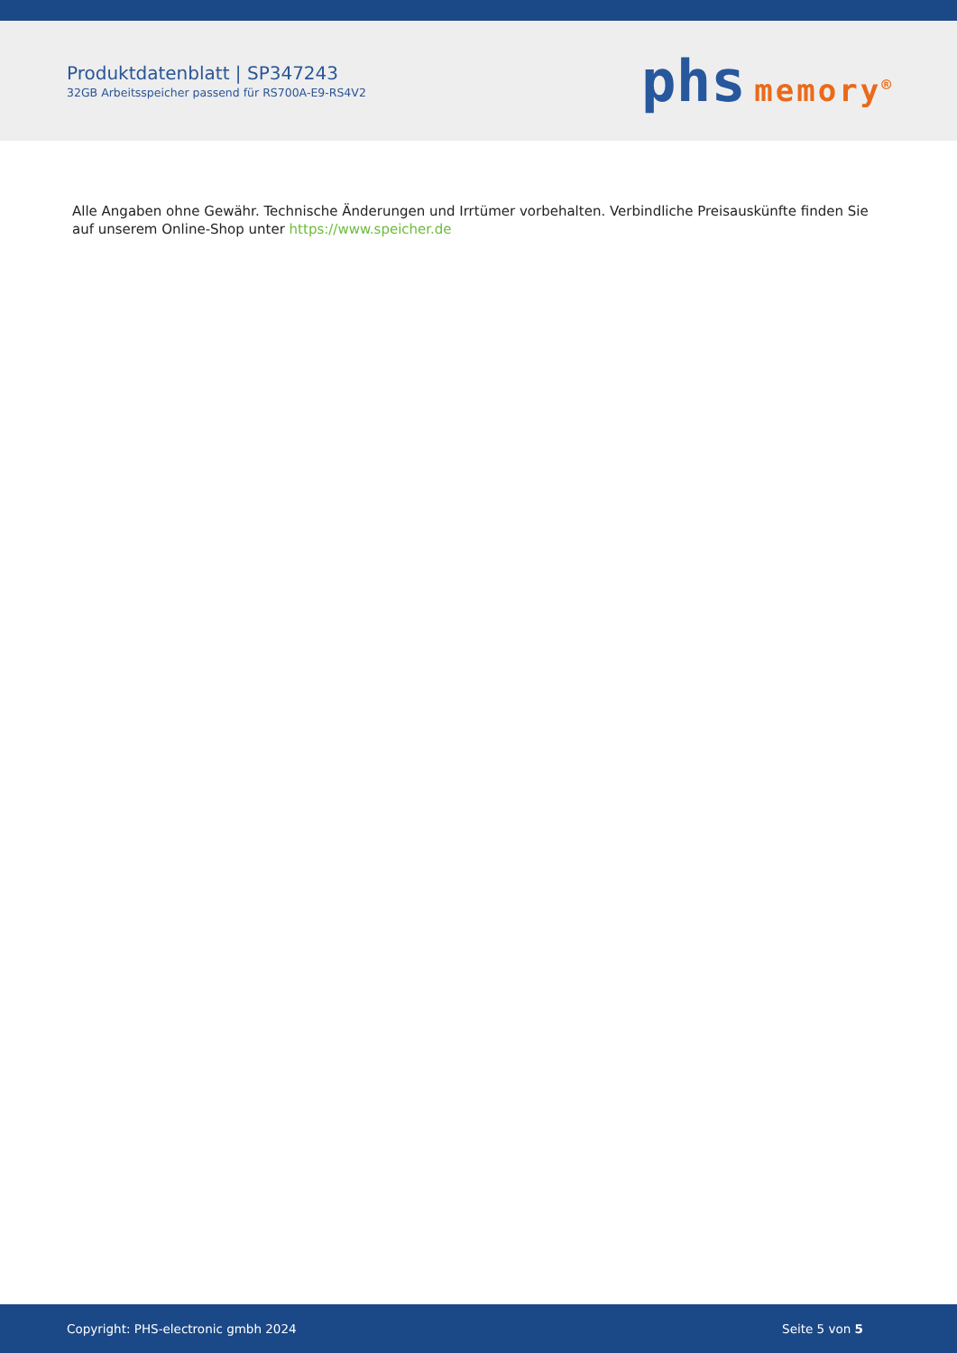Produktdatenblatt | SP347243
32GB Arbeitsspeicher passend für RS700A-E9-RS4V2
phs memory<sup>®</sup>
Alle Angaben ohne Gewähr. Technische Änderungen und Irrtümer vorbehalten. Verbindliche Preisauskünfte finden Sie auf unserem Online-Shop unter https://www.speicher.de
Copyright: PHS-electronic gmbh 2024 Seite 5 von 5